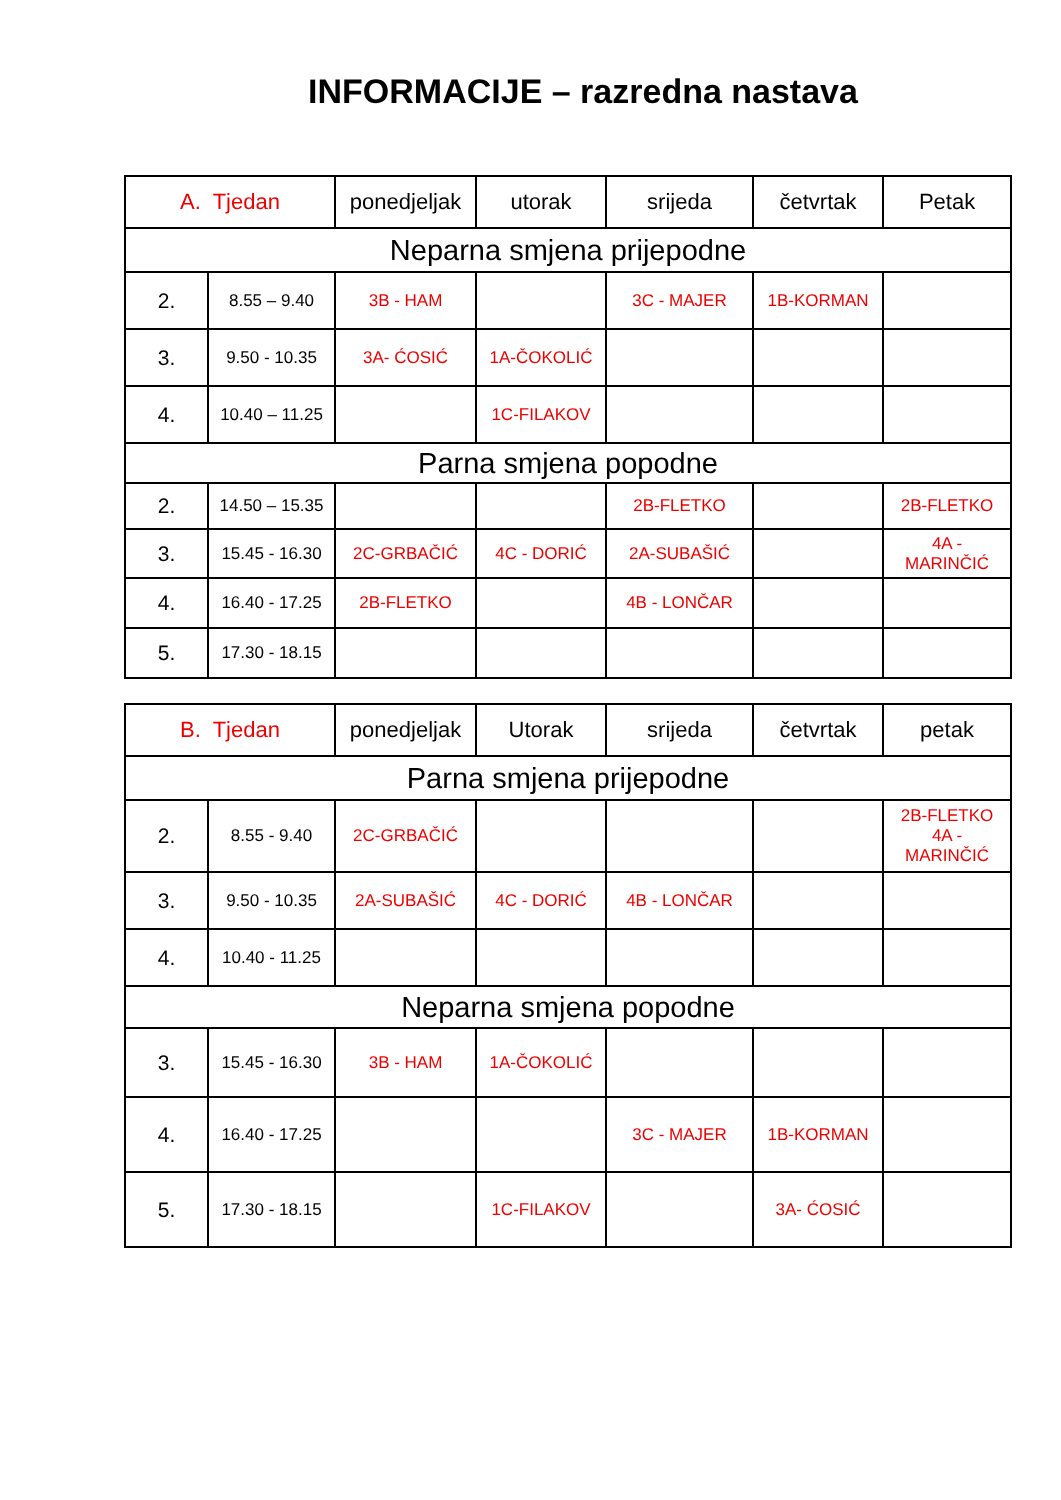INFORMACIJE – razredna nastava
| A. Tjedan | | ponedjeljak | utorak | srijeda | četvrtak | Petak |
| --- | --- | --- | --- | --- | --- | --- |
| Neparna smjena prijepodne | | | | | | |
| 2. | 8.55 – 9.40 | 3B - HAM | | 3C - MAJER | 1B-KORMAN | |
| 3. | 9.50 - 10.35 | 3A- ĆOSIĆ | 1A-ČOKOLIĆ | | | |
| 4. | 10.40 – 11.25 | | 1C-FILAKOV | | | |
| Parna smjena popodne | | | | | | |
| 2. | 14.50 – 15.35 | | | 2B-FLETKO | | 2B-FLETKO |
| 3. | 15.45 - 16.30 | 2C-GRBAČIĆ | 4C - DORIĆ | 2A-SUBAŠIĆ | | 4A - MARINČIĆ |
| 4. | 16.40 - 17.25 | 2B-FLETKO | | 4B - LONČAR | | |
| 5. | 17.30 - 18.15 | | | | | |
| B. Tjedan | | ponedjeljak | Utorak | srijeda | četvrtak | petak |
| --- | --- | --- | --- | --- | --- | --- |
| Parna smjena prijepodne | | | | | | |
| 2. | 8.55 - 9.40 | 2C-GRBAČIĆ | | | | 2B-FLETKO 4A - MARINČIĆ |
| 3. | 9.50 - 10.35 | 2A-SUBAŠIĆ | 4C - DORIĆ | 4B - LONČAR | | |
| 4. | 10.40 - 11.25 | | | | | |
| Neparna smjena popodne | | | | | | |
| 3. | 15.45 - 16.30 | 3B - HAM | 1A-ČOKOLIĆ | | | |
| 4. | 16.40 - 17.25 | | | 3C - MAJER | 1B-KORMAN | |
| 5. | 17.30 - 18.15 | | 1C-FILAKOV | | 3A- ĆOSIĆ | |